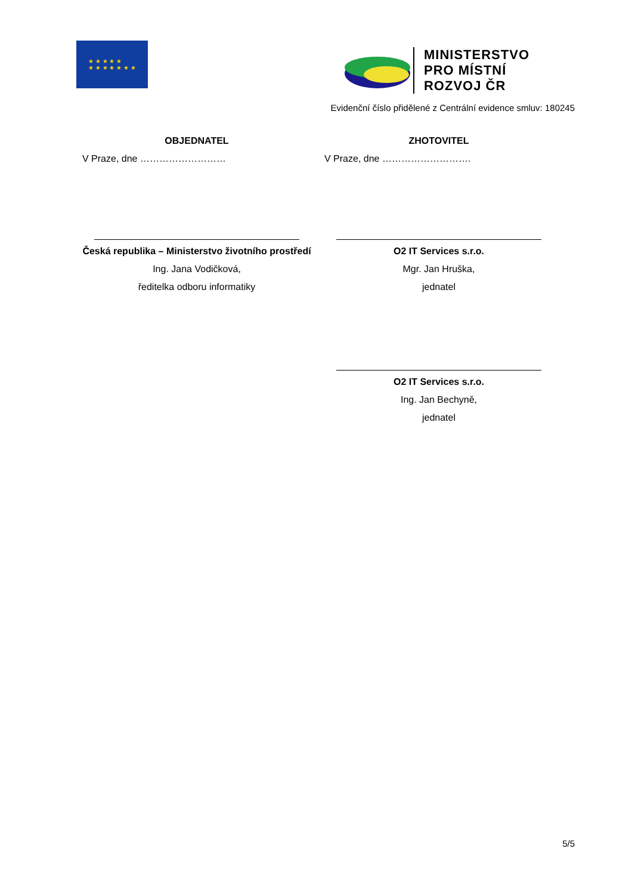★ ★ ★ ★ ★
★ ★ ★ ★ ★ ★ ★
MINISTERSTVO
PRO MÍSTNÍ
ROZVOJ ČR
Evidenční číslo přidělené z Centrální evidence smluv: 180245
OBJEDNATEL
V Praze, dne ………………………
Česká republika – Ministerstvo životního prostředí
Ing. Jana Vodičková,
ředitelka odboru informatiky
ZHOTOVITEL
V Praze, dne ……………………….
O2 IT Services s.r.o.
Mgr. Jan Hruška,
jednatel
O2 IT Services s.r.o.
Ing. Jan Bechyně,
jednatel
5/5